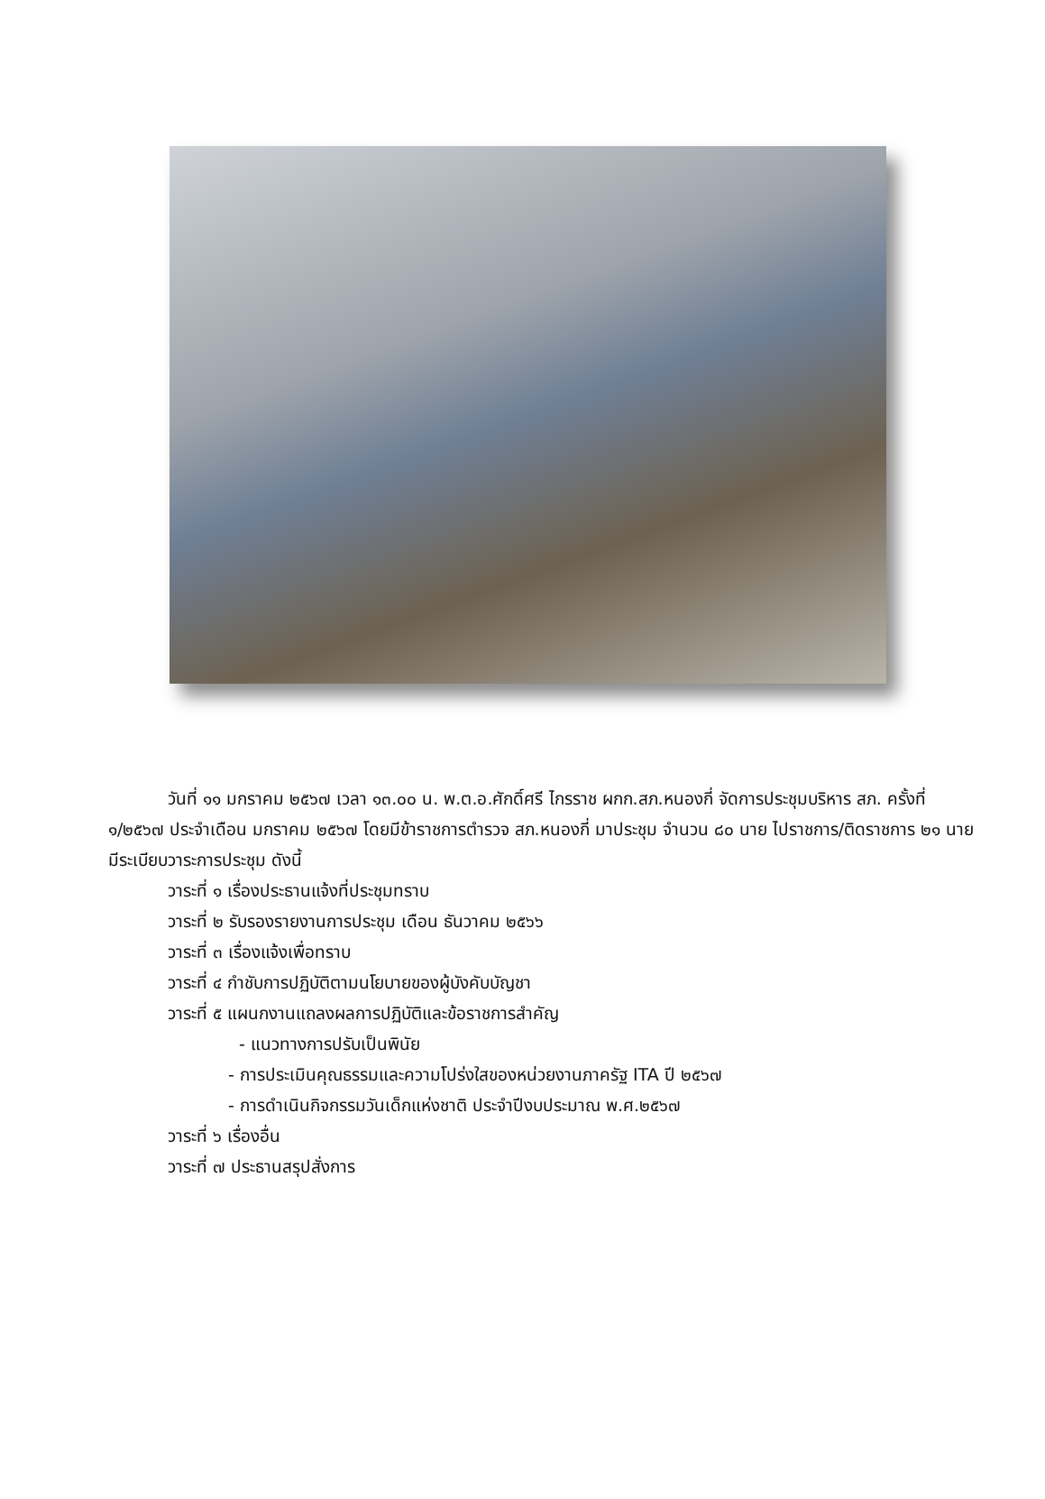วันที่ ๑๑ มกราคม ๒๕๖๗ เวลา ๑๓.๐๐ น. พ.ต.อ.ศักดิ์ศรี ไกรราช ผกก.สภ.หนองกี่ จัดการประชุมบริหาร สภ. ครั้งที่ ๑/๒๕๖๗ ประจำเดือน มกราคม ๒๕๖๗ โดยมีข้าราชการตำรวจ สภ.หนองกี่ มาประชุม จำนวน ๘๐ นาย ไปราชการ/ติดราชการ ๒๑ นาย มีระเบียบวาระการประชุม ดังนี้
วาระที่ ๑ เรื่องประธานแจ้งที่ประชุมทราบ
วาระที่ ๒ รับรองรายงานการประชุม เดือน ธันวาคม ๒๕๖๖
วาระที่ ๓ เรื่องแจ้งเพื่อทราบ
วาระที่ ๔ กำชับการปฏิบัติตามนโยบายของผู้บังคับบัญชา
วาระที่ ๕ แผนกงานแถลงผลการปฏิบัติและข้อราชการสำคัญ
- แนวทางการปรับเป็นพินัย
- การประเมินคุณธรรมและความโปร่งใสของหน่วยงานภาครัฐ ITA ปี ๒๕๖๗
- การดำเนินกิจกรรมวันเด็กแห่งชาติ ประจำปีงบประมาณ พ.ศ.๒๕๖๗
วาระที่ ๖ เรื่องอื่น
วาระที่ ๗ ประธานสรุปสั่งการ